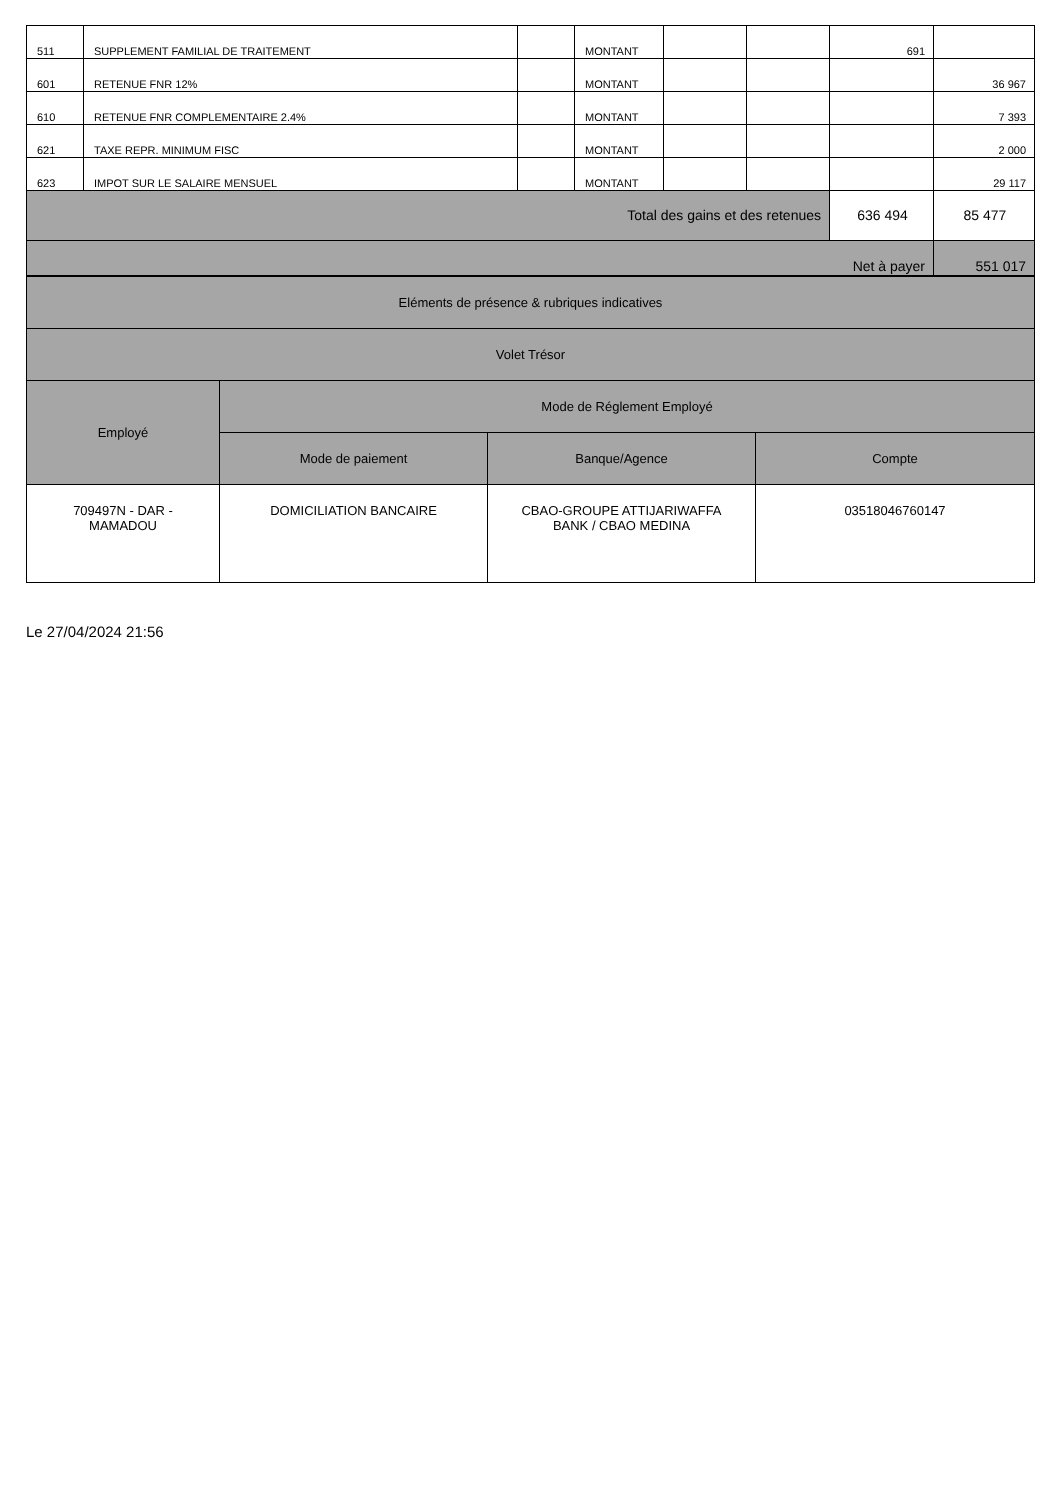| 511 | SUPPLEMENT FAMILIAL DE TRAITEMENT | | MONTANT | | | 691 | |
| 601 | RETENUE FNR 12% | | MONTANT | | | | 36 967 |
| 610 | RETENUE FNR COMPLEMENTAIRE 2.4% | | MONTANT | | | | 7 393 |
| 621 | TAXE REPR. MINIMUM FISC | | MONTANT | | | | 2 000 |
| 623 | IMPOT SUR LE SALAIRE MENSUEL | | MONTANT | | | | 29 117 |
| Total des gains et des retenues | | | | | | 636 494 | 85 477 |
| Net à payer | | | | | | | 551 017 |
| Eléments de présence & rubriques indicatives | | | |
| Volet Trésor | | | |
| Employé | Mode de Réglement Employé | | |
| | Mode de paiement | Banque/Agence | Compte |
| 709497N - DAR - MAMADOU | DOMICILIATION BANCAIRE | CBAO-GROUPE ATTIJARIWAFFA BANK / CBAO MEDINA | 03518046760147 |
Le 27/04/2024 21:56